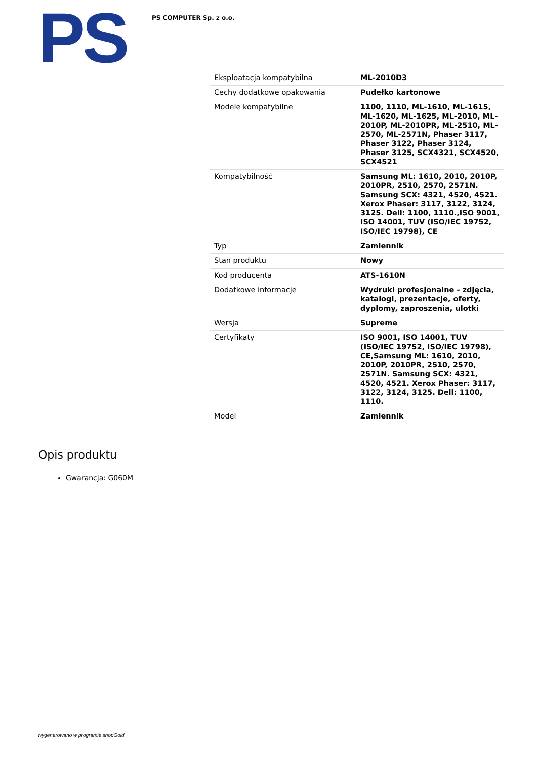PS
PS COMPUTER Sp. z o.o.
| Eksploatacja kompatybilna | ML-2010D3 |
| Cechy dodatkowe opakowania | Pudełko kartonowe |
| Modele kompatybilne | 1100, 1110, ML-1610, ML-1615, ML-1620, ML-1625, ML-2010, ML-2010P, ML-2010PR, ML-2510, ML-2570, ML-2571N, Phaser 3117, Phaser 3122, Phaser 3124, Phaser 3125, SCX4321, SCX4520, SCX4521 |
| Kompatybilność | Samsung ML: 1610, 2010, 2010P, 2010PR, 2510, 2570, 2571N. Samsung SCX: 4321, 4520, 4521. Xerox Phaser: 3117, 3122, 3124, 3125. Dell: 1100, 1110.,ISO 9001, ISO 14001, TUV (ISO/IEC 19752, ISO/IEC 19798), CE |
| Typ | Zamiennik |
| Stan produktu | Nowy |
| Kod producenta | ATS-1610N |
| Dodatkowe informacje | Wydruki profesjonalne - zdjęcia, katalogi, prezentacje, oferty, dyplomy, zaproszenia, ulotki |
| Wersja | Supreme |
| Certyfikaty | ISO 9001, ISO 14001, TUV (ISO/IEC 19752, ISO/IEC 19798), CE,Samsung ML: 1610, 2010, 2010P, 2010PR, 2510, 2570, 2571N. Samsung SCX: 4321, 4520, 4521. Xerox Phaser: 3117, 3122, 3124, 3125. Dell: 1100, 1110. |
| Model | Zamiennik |
Opis produktu
Gwarancja: G060M
wygenerowano w programie shopGold